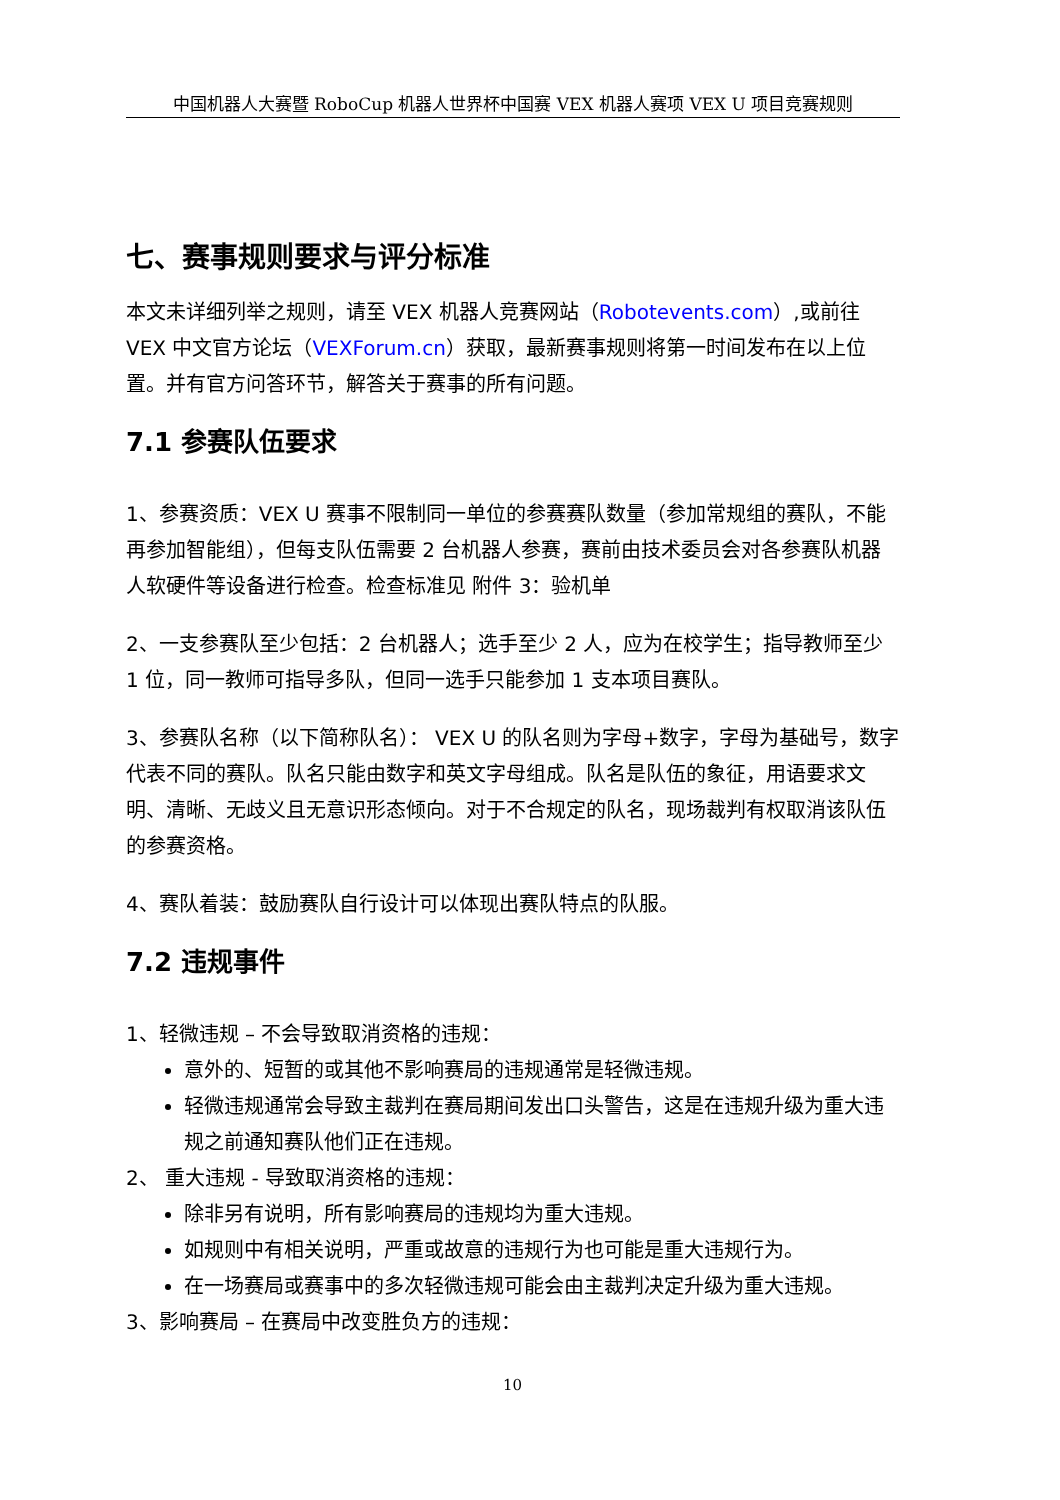中国机器人大赛暨 RoboCup 机器人世界杯中国赛 VEX 机器人赛项 VEX U 项目竞赛规则
七、赛事规则要求与评分标准
本文未详细列举之规则，请至 VEX 机器人竞赛网站（Robotevents.com）,或前往 VEX 中文官方论坛（VEXForum.cn）获取，最新赛事规则将第一时间发布在以上位置。并有官方问答环节，解答关于赛事的所有问题。
7.1 参赛队伍要求
1、参赛资质：VEX U 赛事不限制同一单位的参赛赛队数量（参加常规组的赛队，不能再参加智能组），但每支队伍需要 2 台机器人参赛，赛前由技术委员会对各参赛队机器人软硬件等设备进行检查。检查标准见 附件 3：验机单
2、一支参赛队至少包括：2 台机器人；选手至少 2 人，应为在校学生；指导教师至少 1 位，同一教师可指导多队，但同一选手只能参加 1 支本项目赛队。
3、参赛队名称（以下简称队名）： VEX U 的队名则为字母+数字，字母为基础号，数字代表不同的赛队。队名只能由数字和英文字母组成。队名是队伍的象征，用语要求文明、清晰、无歧义且无意识形态倾向。对于不合规定的队名，现场裁判有权取消该队伍的参赛资格。
4、赛队着装：鼓励赛队自行设计可以体现出赛队特点的队服。
7.2 违规事件
1、轻微违规 – 不会导致取消资格的违规：
意外的、短暂的或其他不影响赛局的违规通常是轻微违规。
轻微违规通常会导致主裁判在赛局期间发出口头警告，这是在违规升级为重大违规之前通知赛队他们正在违规。
2、 重大违规 - 导致取消资格的违规：
除非另有说明，所有影响赛局的违规均为重大违规。
如规则中有相关说明，严重或故意的违规行为也可能是重大违规行为。
在一场赛局或赛事中的多次轻微违规可能会由主裁判决定升级为重大违规。
3、影响赛局 – 在赛局中改变胜负方的违规：
10